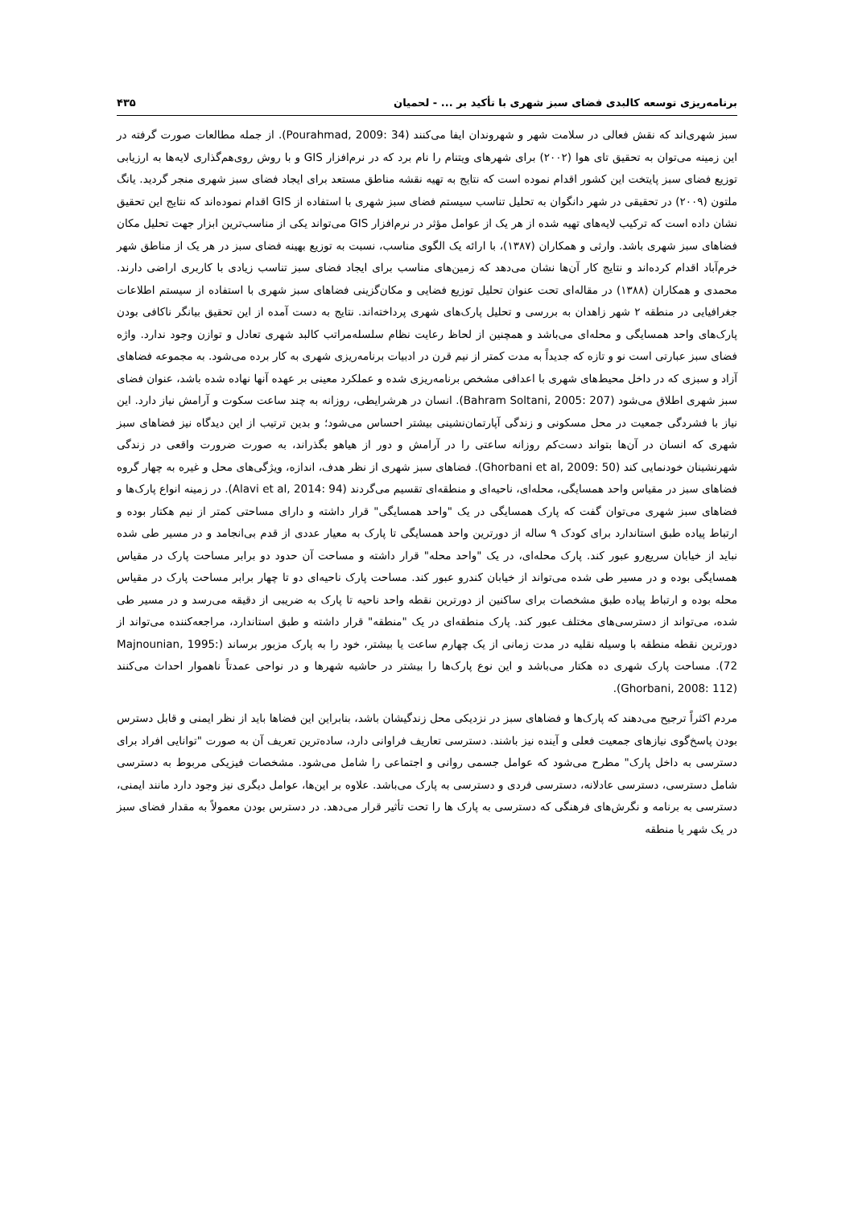برنامه‌ریزی توسعه کالبدی فضای سبز شهری با تأکید بر ... - لحمیان ۴۳۵
سبز شهری‌اند که نقش فعالی در سلامت شهر و شهروندان ایفا می‌کنند (Pourahmad, 2009: 34). از جمله مطالعات صورت گرفته در این زمینه می‌توان به تحقیق تای هوا (۲۰۰۲) برای شهرهای ویتنام را نام برد که در نرم‌افزار GIS و با روش روی‌هم‌گذاری لایه‌ها به ارزیابی توزیع فضای سبز پایتخت این کشور اقدام نموده است که نتایج به تهیه نقشه مناطق مستعد برای ایجاد فضای سبز شهری منجر گردید. یانگ ملتون (۲۰۰۹) در تحقیقی در شهر دانگوان به تحلیل تناسب سیستم فضای سبز شهری با استفاده از GIS اقدام نموده‌اند که نتایج این تحقیق نشان داده است که ترکیب لایه‌های تهیه شده از هر یک از عوامل مؤثر در نرم‌افزار GIS می‌تواند یکی از مناسب‌ترین ابزار جهت تحلیل مکان فضاهای سبز شهری باشد. وارثی و همکاران (۱۳۸۷)، با ارائه یک الگوی مناسب، نسبت به توزیع بهینه فضای سبز در هر یک از مناطق شهر خرم‌آباد اقدام کرده‌اند و نتایج کار آن‌ها نشان می‌دهد که زمین‌های مناسب برای ایجاد فضای سبز تناسب زیادی با کاربری اراضی دارند. محمدی و همکاران (۱۳۸۸) در مقاله‌ای تحت عنوان تحلیل توزیع فضایی و مکان‌گزینی فضاهای سبز شهری با استفاده از سیستم اطلاعات جغرافیایی در منطقه ۲ شهر زاهدان به بررسی و تحلیل پارک‌های شهری پرداخته‌اند. نتایج به دست آمده از این تحقیق بیانگر ناکافی بودن پارک‌های واحد همسایگی و محله‌ای می‌باشد و همچنین از لحاظ رعایت نظام سلسله‌مراتب کالبد شهری تعادل و توازن وجود ندارد. واژه فضای سبز عبارتی است نو و تازه که جدیداً به مدت کمتر از نیم قرن در ادبیات برنامه‌ریزی شهری به کار برده می‌شود. به مجموعه فضاهای آزاد و سبزی که در داخل محیط‌های شهری با اعدافی مشخص برنامه‌ریزی شده و عملکرد معینی بر عهده آنها نهاده شده باشد، عنوان فضای سبز شهری اطلاق می‌شود (Bahram Soltani, 2005: 207). انسان در هرشرایطی، روزانه به چند ساعت سکوت و آرامش نیاز دارد. این نیاز با فشردگی جمعیت در محل مسکونی و زندگی آپارتمان‌نشینی بیشتر احساس می‌شود؛ و بدین ترتیب از این دیدگاه نیز فضاهای سبز شهری که انسان در آن‌ها بتواند دست‌کم روزانه ساعتی را در آرامش و دور از هیاهو بگذراند، به صورت ضرورت واقعی در زندگی شهرنشینان خودنمایی کند (Ghorbani et al, 2009: 50). فضاهای سبز شهری از نظر هدف، اندازه، ویژگی‌های محل و غیره به چهار گروه فضاهای سبز در مقیاس واحد همسایگی، محله‌ای، ناحیه‌ای و منطقه‌ای تقسیم می‌گردند (Alavi et al, 2014: 94). در زمینه انواع پارک‌ها و فضاهای سبز شهری می‌توان گفت که پارک همسایگی در یک "واحد همسایگی" قرار داشته و دارای مساحتی کمتر از نیم هکتار بوده و ارتباط پیاده طبق استاندارد برای کودک ۹ ساله از دورترین واحد همسایگی تا پارک به معیار عددی از قدم بی‌انجامد و در مسیر طی شده نباید از خیابان سریع‌رو عبور کند. پارک محله‌ای، در یک "واحد محله" قرار داشته و مساحت آن حدود دو برابر مساحت پارک در مقیاس همسایگی بوده و در مسیر طی شده می‌تواند از خیابان کندرو عبور کند. مساحت پارک ناحیه‌ای دو تا چهار برابر مساحت پارک در مقیاس محله بوده و ارتباط پیاده طبق مشخصات برای ساکنین از دورترین نقطه واحد ناحیه تا پارک به ضریبی از دقیقه می‌رسد و در مسیر طی شده، می‌تواند از دسترسی‌های مختلف عبور کند. پارک منطقه‌ای در یک "منطقه" قرار داشته و طبق استاندارد، مراجعه‌کننده می‌تواند از دورترین نقطه منطقه با وسیله نقلیه در مدت زمانی از یک چهارم ساعت یا بیشتر، خود را به پارک مزبور برساند (Majnounian, 1995: 72). مساحت پارک شهری ده هکتار می‌باشد و این نوع پارک‌ها را بیشتر در حاشیه شهرها و در نواحی عمدتاً ناهموار احداث می‌کنند (Ghorbani, 2008: 112).
مردم اکثراً ترجیح می‌دهند که پارک‌ها و فضاهای سبز در نزدیکی محل زندگیشان باشد، بنابراین این فضاها باید از نظر ایمنی و قابل دسترس بودن پاسخ‌گوی نیازهای جمعیت فعلی و آینده نیز باشند. دسترسی تعاریف فراوانی دارد، ساده‌ترین تعریف آن به صورت "توانایی افراد برای دسترسی به داخل پارک" مطرح می‌شود که عوامل جسمی روانی و اجتماعی را شامل می‌شود. مشخصات فیزیکی مربوط به دسترسی شامل دسترسی، دسترسی عادلانه، دسترسی فردی و دسترسی به پارک می‌باشد. علاوه بر این‌ها، عوامل دیگری نیز وجود دارد مانند ایمنی، دسترسی به برنامه و نگرش‌های فرهنگی که دسترسی به پارک ها را تحت تأثیر قرار می‌دهد. در دسترس بودن معمولاً به مقدار فضای سبز در یک شهر یا منطقه